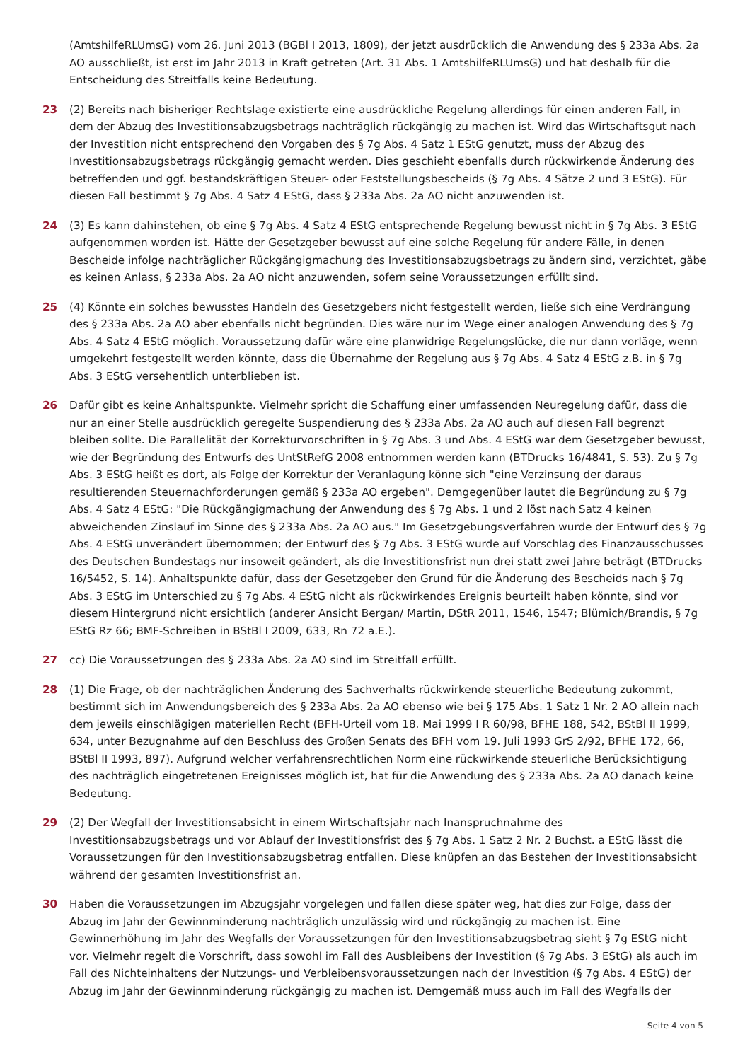(AmtshilfeRLUmsG) vom 26. Juni 2013 (BGBl I 2013, 1809), der jetzt ausdrücklich die Anwendung des § 233a Abs. 2a AO ausschließt, ist erst im Jahr 2013 in Kraft getreten (Art. 31 Abs. 1 AmtshilfeRLUmsG) und hat deshalb für die Entscheidung des Streitfalls keine Bedeutung.
23 (2) Bereits nach bisheriger Rechtslage existierte eine ausdrückliche Regelung allerdings für einen anderen Fall, in dem der Abzug des Investitionsabzugsbetrags nachträglich rückgängig zu machen ist. Wird das Wirtschaftsgut nach der Investition nicht entsprechend den Vorgaben des § 7g Abs. 4 Satz 1 EStG genutzt, muss der Abzug des Investitionsabzugsbetrags rückgängig gemacht werden. Dies geschieht ebenfalls durch rückwirkende Änderung des betreffenden und ggf. bestandskräftigen Steuer- oder Feststellungsbescheids (§ 7g Abs. 4 Sätze 2 und 3 EStG). Für diesen Fall bestimmt § 7g Abs. 4 Satz 4 EStG, dass § 233a Abs. 2a AO nicht anzuwenden ist.
24 (3) Es kann dahinstehen, ob eine § 7g Abs. 4 Satz 4 EStG entsprechende Regelung bewusst nicht in § 7g Abs. 3 EStG aufgenommen worden ist. Hätte der Gesetzgeber bewusst auf eine solche Regelung für andere Fälle, in denen Bescheide infolge nachträglicher Rückgängigmachung des Investitionsabzugsbetrags zu ändern sind, verzichtet, gäbe es keinen Anlass, § 233a Abs. 2a AO nicht anzuwenden, sofern seine Voraussetzungen erfüllt sind.
25 (4) Könnte ein solches bewusstes Handeln des Gesetzgebers nicht festgestellt werden, ließe sich eine Verdrängung des § 233a Abs. 2a AO aber ebenfalls nicht begründen. Dies wäre nur im Wege einer analogen Anwendung des § 7g Abs. 4 Satz 4 EStG möglich. Voraussetzung dafür wäre eine planwidrige Regelungslücke, die nur dann vorläge, wenn umgekehrt festgestellt werden könnte, dass die Übernahme der Regelung aus § 7g Abs. 4 Satz 4 EStG z.B. in § 7g Abs. 3 EStG versehentlich unterblieben ist.
26 Dafür gibt es keine Anhaltspunkte. Vielmehr spricht die Schaffung einer umfassenden Neuregelung dafür, dass die nur an einer Stelle ausdrücklich geregelte Suspendierung des § 233a Abs. 2a AO auch auf diesen Fall begrenzt bleiben sollte. Die Parallelität der Korrekturvorschriften in § 7g Abs. 3 und Abs. 4 EStG war dem Gesetzgeber bewusst, wie der Begründung des Entwurfs des UntStRefG 2008 entnommen werden kann (BTDrucks 16/4841, S. 53). Zu § 7g Abs. 3 EStG heißt es dort, als Folge der Korrektur der Veranlagung könne sich "eine Verzinsung der daraus resultierenden Steuernachforderungen gemäß § 233a AO ergeben". Demgegenüber lautet die Begründung zu § 7g Abs. 4 Satz 4 EStG: "Die Rückgängigmachung der Anwendung des § 7g Abs. 1 und 2 löst nach Satz 4 keinen abweichenden Zinslauf im Sinne des § 233a Abs. 2a AO aus." Im Gesetzgebungsverfahren wurde der Entwurf des § 7g Abs. 4 EStG unverändert übernommen; der Entwurf des § 7g Abs. 3 EStG wurde auf Vorschlag des Finanzausschusses des Deutschen Bundestags nur insoweit geändert, als die Investitionsfrist nun drei statt zwei Jahre beträgt (BTDrucks 16/5452, S. 14). Anhaltspunkte dafür, dass der Gesetzgeber den Grund für die Änderung des Bescheids nach § 7g Abs. 3 EStG im Unterschied zu § 7g Abs. 4 EStG nicht als rückwirkendes Ereignis beurteilt haben könnte, sind vor diesem Hintergrund nicht ersichtlich (anderer Ansicht Bergan/ Martin, DStR 2011, 1546, 1547; Blümich/Brandis, § 7g EStG Rz 66; BMF-Schreiben in BStBl I 2009, 633, Rn 72 a.E.).
27 cc) Die Voraussetzungen des § 233a Abs. 2a AO sind im Streitfall erfüllt.
28 (1) Die Frage, ob der nachträglichen Änderung des Sachverhalts rückwirkende steuerliche Bedeutung zukommt, bestimmt sich im Anwendungsbereich des § 233a Abs. 2a AO ebenso wie bei § 175 Abs. 1 Satz 1 Nr. 2 AO allein nach dem jeweils einschlägigen materiellen Recht (BFH-Urteil vom 18. Mai 1999 I R 60/98, BFHE 188, 542, BStBl II 1999, 634, unter Bezugnahme auf den Beschluss des Großen Senats des BFH vom 19. Juli 1993 GrS 2/92, BFHE 172, 66, BStBl II 1993, 897). Aufgrund welcher verfahrensrechtlichen Norm eine rückwirkende steuerliche Berücksichtigung des nachträglich eingetretenen Ereignisses möglich ist, hat für die Anwendung des § 233a Abs. 2a AO danach keine Bedeutung.
29 (2) Der Wegfall der Investitionsabsicht in einem Wirtschaftsjahr nach Inanspruchnahme des Investitionsabzugsbetrags und vor Ablauf der Investitionsfrist des § 7g Abs. 1 Satz 2 Nr. 2 Buchst. a EStG lässt die Voraussetzungen für den Investitionsabzugsbetrag entfallen. Diese knüpfen an das Bestehen der Investitionsabsicht während der gesamten Investitionsfrist an.
30 Haben die Voraussetzungen im Abzugsjahr vorgelegen und fallen diese später weg, hat dies zur Folge, dass der Abzug im Jahr der Gewinnminderung nachträglich unzulässig wird und rückgängig zu machen ist. Eine Gewinnerhöhung im Jahr des Wegfalls der Voraussetzungen für den Investitionsabzugsbetrag sieht § 7g EStG nicht vor. Vielmehr regelt die Vorschrift, dass sowohl im Fall des Ausbleibens der Investition (§ 7g Abs. 3 EStG) als auch im Fall des Nichteinhaltens der Nutzungs- und Verbleibensvoraussetzungen nach der Investition (§ 7g Abs. 4 EStG) der Abzug im Jahr der Gewinnminderung rückgängig zu machen ist. Demgemäß muss auch im Fall des Wegfalls der
Seite 4 von 5